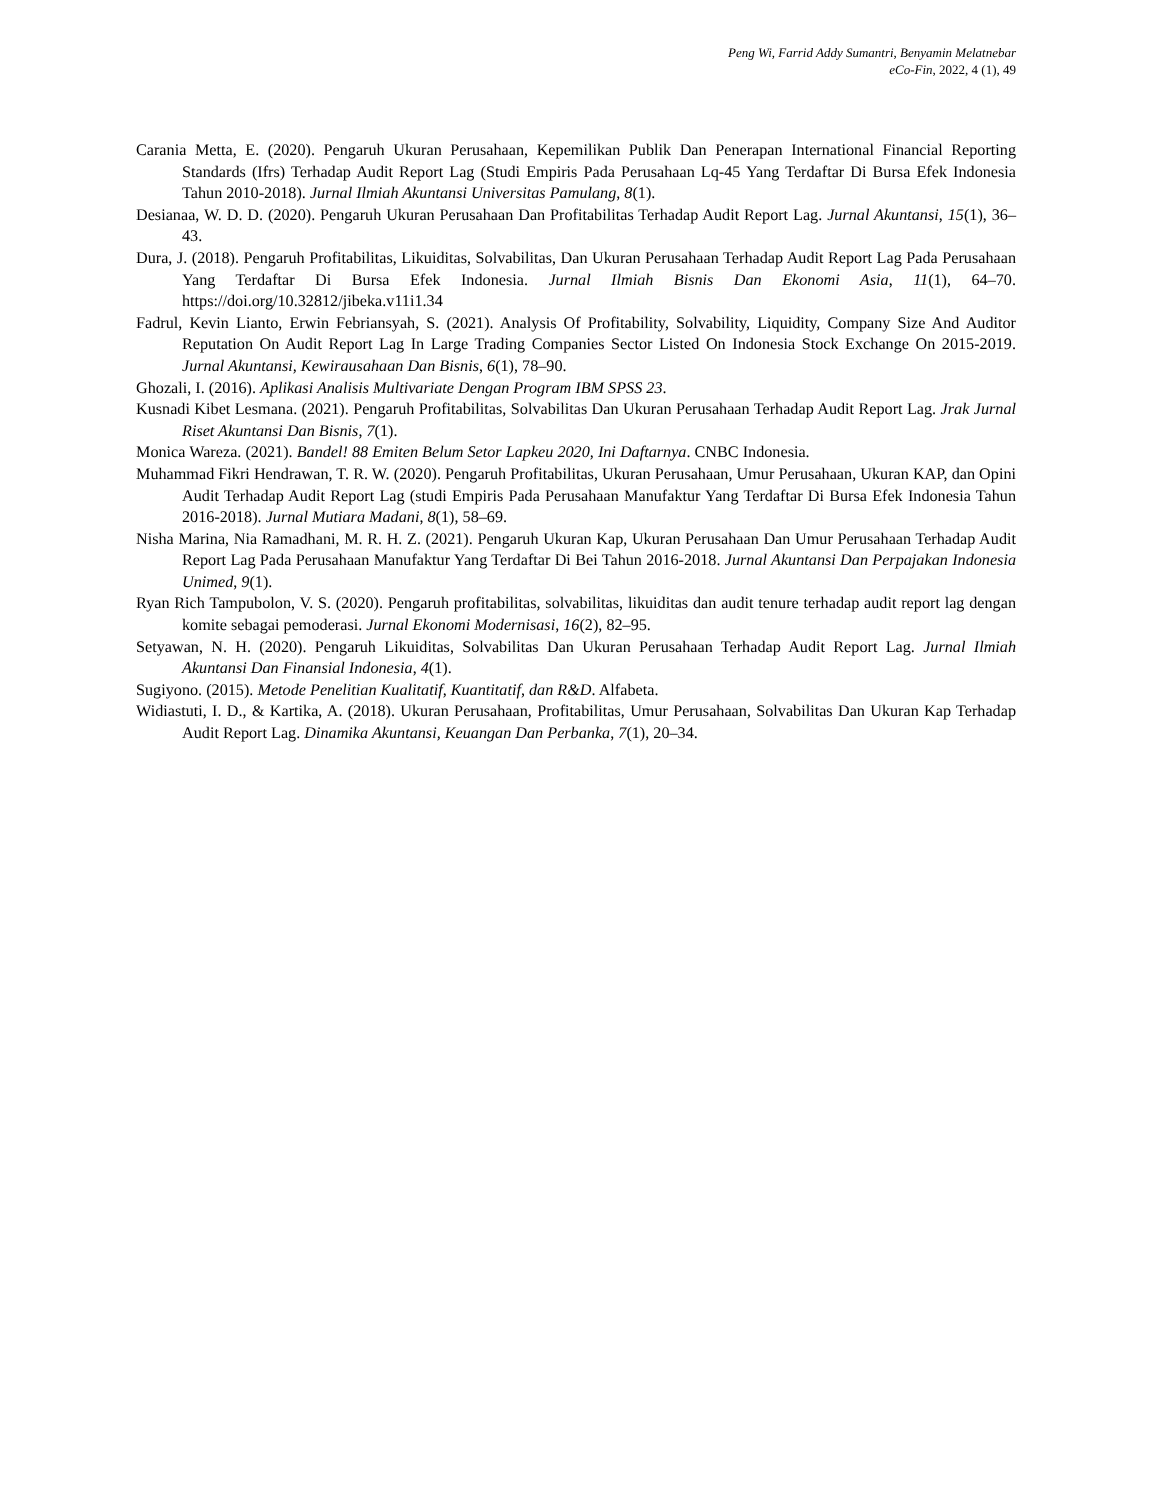Peng Wi, Farrid Addy Sumantri, Benyamin Melatnebar
eCo-Fin, 2022, 4 (1), 49
Carania Metta, E. (2020). Pengaruh Ukuran Perusahaan, Kepemilikan Publik Dan Penerapan International Financial Reporting Standards (Ifrs) Terhadap Audit Report Lag (Studi Empiris Pada Perusahaan Lq-45 Yang Terdaftar Di Bursa Efek Indonesia Tahun 2010-2018). Jurnal Ilmiah Akuntansi Universitas Pamulang, 8(1).
Desianaa, W. D. D. (2020). Pengaruh Ukuran Perusahaan Dan Profitabilitas Terhadap Audit Report Lag. Jurnal Akuntansi, 15(1), 36–43.
Dura, J. (2018). Pengaruh Profitabilitas, Likuiditas, Solvabilitas, Dan Ukuran Perusahaan Terhadap Audit Report Lag Pada Perusahaan Yang Terdaftar Di Bursa Efek Indonesia. Jurnal Ilmiah Bisnis Dan Ekonomi Asia, 11(1), 64–70. https://doi.org/10.32812/jibeka.v11i1.34
Fadrul, Kevin Lianto, Erwin Febriansyah, S. (2021). Analysis Of Profitability, Solvability, Liquidity, Company Size And Auditor Reputation On Audit Report Lag In Large Trading Companies Sector Listed On Indonesia Stock Exchange On 2015-2019. Jurnal Akuntansi, Kewirausahaan Dan Bisnis, 6(1), 78–90.
Ghozali, I. (2016). Aplikasi Analisis Multivariate Dengan Program IBM SPSS 23.
Kusnadi Kibet Lesmana. (2021). Pengaruh Profitabilitas, Solvabilitas Dan Ukuran Perusahaan Terhadap Audit Report Lag. Jrak Jurnal Riset Akuntansi Dan Bisnis, 7(1).
Monica Wareza. (2021). Bandel! 88 Emiten Belum Setor Lapkeu 2020, Ini Daftarnya. CNBC Indonesia.
Muhammad Fikri Hendrawan, T. R. W. (2020). Pengaruh Profitabilitas, Ukuran Perusahaan, Umur Perusahaan, Ukuran KAP, dan Opini Audit Terhadap Audit Report Lag (studi Empiris Pada Perusahaan Manufaktur Yang Terdaftar Di Bursa Efek Indonesia Tahun 2016-2018). Jurnal Mutiara Madani, 8(1), 58–69.
Nisha Marina, Nia Ramadhani, M. R. H. Z. (2021). Pengaruh Ukuran Kap, Ukuran Perusahaan Dan Umur Perusahaan Terhadap Audit Report Lag Pada Perusahaan Manufaktur Yang Terdaftar Di Bei Tahun 2016-2018. Jurnal Akuntansi Dan Perpajakan Indonesia Unimed, 9(1).
Ryan Rich Tampubolon, V. S. (2020). Pengaruh profitabilitas, solvabilitas, likuiditas dan audit tenure terhadap audit report lag dengan komite sebagai pemoderasi. Jurnal Ekonomi Modernisasi, 16(2), 82–95.
Setyawan, N. H. (2020). Pengaruh Likuiditas, Solvabilitas Dan Ukuran Perusahaan Terhadap Audit Report Lag. Jurnal Ilmiah Akuntansi Dan Finansial Indonesia, 4(1).
Sugiyono. (2015). Metode Penelitian Kualitatif, Kuantitatif, dan R&D. Alfabeta.
Widiastuti, I. D., & Kartika, A. (2018). Ukuran Perusahaan, Profitabilitas, Umur Perusahaan, Solvabilitas Dan Ukuran Kap Terhadap Audit Report Lag. Dinamika Akuntansi, Keuangan Dan Perbanka, 7(1), 20–34.